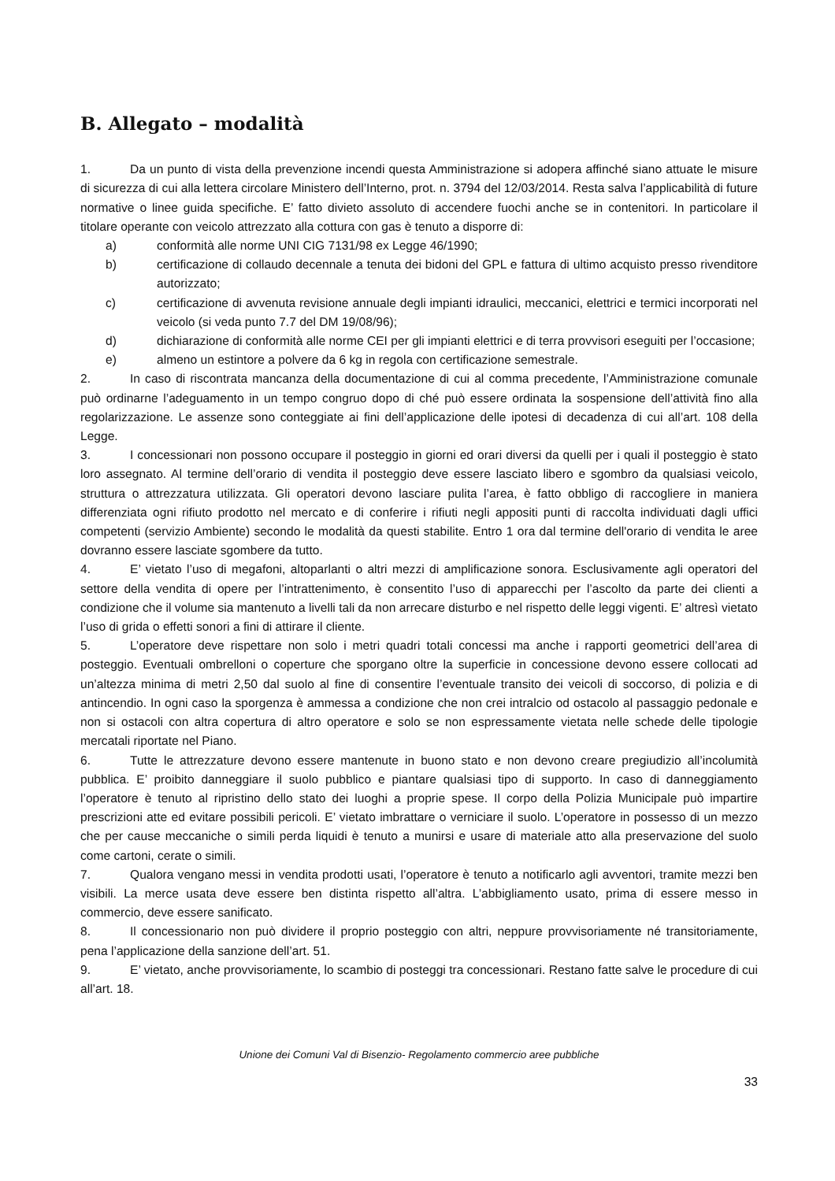B. Allegato – modalità
1. Da un punto di vista della prevenzione incendi questa Amministrazione si adopera affinché siano attuate le misure di sicurezza di cui alla lettera circolare Ministero dell’Interno, prot. n. 3794 del 12/03/2014. Resta salva l’applicabilità di future normative o linee guida specifiche. E’ fatto divieto assoluto di accendere fuochi anche se in contenitori. In particolare il titolare operante con veicolo attrezzato alla cottura con gas è tenuto a disporre di:
a) conformità alle norme UNI CIG 7131/98 ex Legge 46/1990;
b) certificazione di collaudo decennale a tenuta dei bidoni del GPL e fattura di ultimo acquisto presso rivenditore autorizzato;
c) certificazione di avvenuta revisione annuale degli impianti idraulici, meccanici, elettrici e termici incorporati nel veicolo (si veda punto 7.7 del DM 19/08/96);
d) dichiarazione di conformità alle norme CEI per gli impianti elettrici e di terra provvisori eseguiti per l’occasione;
e) almeno un estintore a polvere da 6 kg in regola con certificazione semestrale.
2. In caso di riscontrata mancanza della documentazione di cui al comma precedente, l’Amministrazione comunale può ordinarne l’adeguamento in un tempo congruo dopo di ché può essere ordinata la sospensione dell’attività fino alla regolarizzazione. Le assenze sono conteggiate ai fini dell’applicazione delle ipotesi di decadenza di cui all’art. 108 della Legge.
3. I concessionari non possono occupare il posteggio in giorni ed orari diversi da quelli per i quali il posteggio è stato loro assegnato. Al termine dell’orario di vendita il posteggio deve essere lasciato libero e sgombro da qualsiasi veicolo, struttura o attrezzatura utilizzata. Gli operatori devono lasciare pulita l’area, è fatto obbligo di raccogliere in maniera differenziata ogni rifiuto prodotto nel mercato e di conferire i rifiuti negli appositi punti di raccolta individuati dagli uffici competenti (servizio Ambiente) secondo le modalità da questi stabilite. Entro 1 ora dal termine dell'orario di vendita le aree dovranno essere lasciate sgombere da tutto.
4. E’ vietato l’uso di megafoni, altoparlanti o altri mezzi di amplificazione sonora. Esclusivamente agli operatori del settore della vendita di opere per l’intrattenimento, è consentito l’uso di apparecchi per l’ascolto da parte dei clienti a condizione che il volume sia mantenuto a livelli tali da non arrecare disturbo e nel rispetto delle leggi vigenti. E’ altresì vietato l’uso di grida o effetti sonori a fini di attirare il cliente.
5. L’operatore deve rispettare non solo i metri quadri totali concessi ma anche i rapporti geometrici dell’area di posteggio. Eventuali ombrelloni o coperture che sporgano oltre la superficie in concessione devono essere collocati ad un’altezza minima di metri 2,50 dal suolo al fine di consentire l’eventuale transito dei veicoli di soccorso, di polizia e di antincendio. In ogni caso la sporgenza è ammessa a condizione che non crei intralcio od ostacolo al passaggio pedonale e non si ostacoli con altra copertura di altro operatore e solo se non espressamente vietata nelle schede delle tipologie mercatali riportate nel Piano.
6. Tutte le attrezzature devono essere mantenute in buono stato e non devono creare pregiudizio all’incolumità pubblica. E’ proibito danneggiare il suolo pubblico e piantare qualsiasi tipo di supporto. In caso di danneggiamento l’operatore è tenuto al ripristino dello stato dei luoghi a proprie spese. Il corpo della Polizia Municipale può impartire prescrizioni atte ed evitare possibili pericoli. E’ vietato imbrattare o verniciare il suolo. L’operatore in possesso di un mezzo che per cause meccaniche o simili perda liquidi è tenuto a munirsi e usare di materiale atto alla preservazione del suolo come cartoni, cerate o simili.
7. Qualora vengano messi in vendita prodotti usati, l’operatore è tenuto a notificarlo agli avventori, tramite mezzi ben visibili. La merce usata deve essere ben distinta rispetto all’altra. L’abbigliamento usato, prima di essere messo in commercio, deve essere sanificato.
8. Il concessionario non può dividere il proprio posteggio con altri, neppure provvisoriamente né transitoriamente, pena l’applicazione della sanzione dell’art. 51.
9. E’ vietato, anche provvisoriamente, lo scambio di posteggi tra concessionari. Restano fatte salve le procedure di cui all’art. 18.
Unione dei Comuni Val di Bisenzio- Regolamento commercio aree pubbliche
33